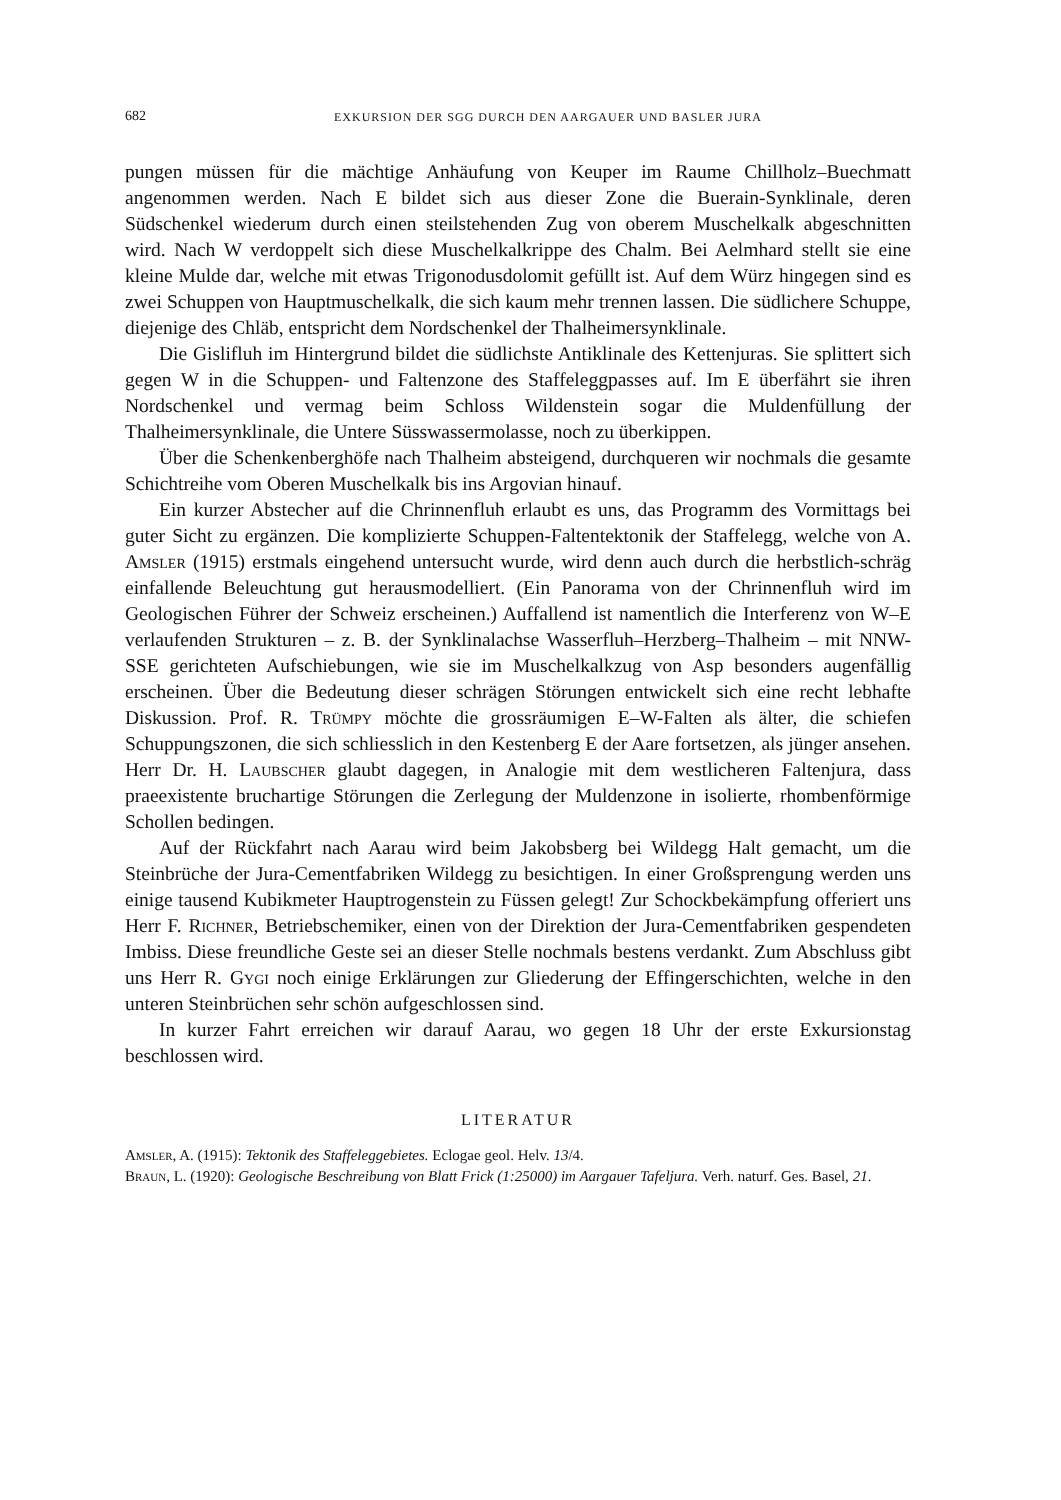682 EXKURSION DER SGG DURCH DEN AARGAUER UND BASLER JURA
pungen müssen für die mächtige Anhäufung von Keuper im Raume Chillholz–Buechmatt angenommen werden. Nach E bildet sich aus dieser Zone die Buerain-Synklinale, deren Südschenkel wiederum durch einen steilstehenden Zug von oberem Muschelkalk abgeschnitten wird. Nach W verdoppelt sich diese Muschelkalkrippe des Chalm. Bei Aelmhard stellt sie eine kleine Mulde dar, welche mit etwas Trigonodusdolomit gefüllt ist. Auf dem Würz hingegen sind es zwei Schuppen von Hauptmuschelkalk, die sich kaum mehr trennen lassen. Die südlichere Schuppe, diejenige des Chläb, entspricht dem Nordschenkel der Thalheimersynklinale.
Die Gislifluh im Hintergrund bildet die südlichste Antiklinale des Kettenjuras. Sie splittert sich gegen W in die Schuppen- und Faltenzone des Staffeleggpasses auf. Im E überfährt sie ihren Nordschenkel und vermag beim Schloss Wildenstein sogar die Muldenfüllung der Thalheimersynklinale, die Untere Süsswassermolasse, noch zu überkippen.
Über die Schenkenberghöfe nach Thalheim absteigend, durchqueren wir nochmals die gesamte Schichtreihe vom Oberen Muschelkalk bis ins Argovian hinauf.
Ein kurzer Abstecher auf die Chrinnenfluh erlaubt es uns, das Programm des Vormittags bei guter Sicht zu ergänzen. Die komplizierte Schuppen-Faltentektonik der Staffelegg, welche von A. Amsler (1915) erstmals eingehend untersucht wurde, wird denn auch durch die herbstlich-schräg einfallende Beleuchtung gut herausmodelliert. (Ein Panorama von der Chrinnenfluh wird im Geologischen Führer der Schweiz erscheinen.) Auffallend ist namentlich die Interferenz von W–E verlaufenden Strukturen – z. B. der Synklinalachse Wasserfluh–Herzberg–Thalheim – mit NNW-SSE gerichteten Aufschiebungen, wie sie im Muschelkalkzug von Asp besonders augenfällig erscheinen. Über die Bedeutung dieser schrägen Störungen entwickelt sich eine recht lebhafte Diskussion. Prof. R. Trümpy möchte die grossräumigen E–W-Falten als älter, die schiefen Schuppungszonen, die sich schliesslich in den Kestenberg E der Aare fortsetzen, als jünger ansehen. Herr Dr. H. Laubscher glaubt dagegen, in Analogie mit dem westlicheren Faltenjura, dass praeexistente bruchartige Störungen die Zerlegung der Muldenzone in isolierte, rhombenförmige Schollen bedingen.
Auf der Rückfahrt nach Aarau wird beim Jakobsberg bei Wildegg Halt gemacht, um die Steinbrüche der Jura-Cementfabriken Wildegg zu besichtigen. In einer Großsprengung werden uns einige tausend Kubikmeter Hauptrogenstein zu Füssen gelegt! Zur Schockbekämpfung offeriert uns Herr F. Richner, Betriebschemiker, einen von der Direktion der Jura-Cementfabriken gespendeten Imbiss. Diese freundliche Geste sei an dieser Stelle nochmals bestens verdankt. Zum Abschluss gibt uns Herr R. Gygi noch einige Erklärungen zur Gliederung der Effingerschichten, welche in den unteren Steinbrüchen sehr schön aufgeschlossen sind.
In kurzer Fahrt erreichen wir darauf Aarau, wo gegen 18 Uhr der erste Exkursionstag beschlossen wird.
LITERATUR
Amsler, A. (1915): Tektonik des Staffeleggebietes. Eclogae geol. Helv. 13/4.
Braun, L. (1920): Geologische Beschreibung von Blatt Frick (1:25000) im Aargauer Tafeljura. Verh. naturf. Ges. Basel, 21.